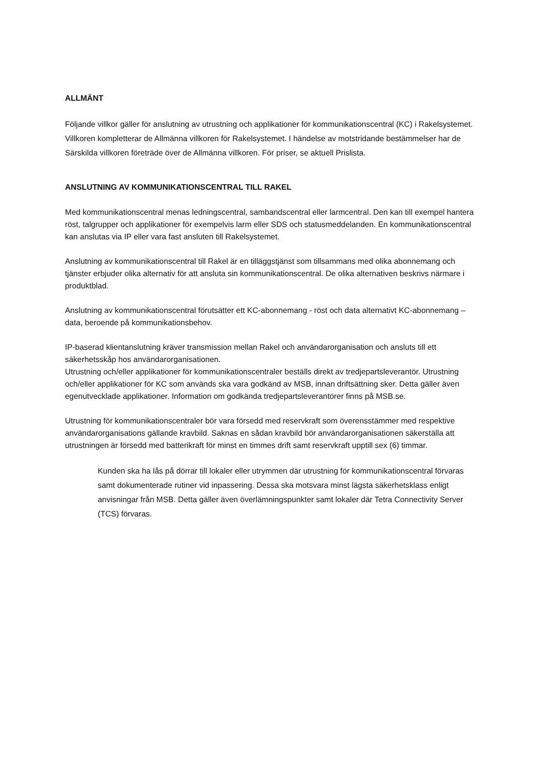ALLMÄNT
Följande villkor gäller för anslutning av utrustning och applikationer för kommunikationscentral (KC) i Rakelsystemet. Villkoren kompletterar de Allmänna villkoren för Rakelsystemet. I händelse av motstridande bestämmelser har de Särskilda villkoren företräde över de Allmänna villkoren. För priser, se aktuell Prislista.
ANSLUTNING AV KOMMUNIKATIONSCENTRAL TILL RAKEL
Med kommunikationscentral menas ledningscentral, sambandscentral eller larmcentral. Den kan till exempel hantera röst, talgrupper och applikationer för exempelvis larm eller SDS och statusmeddelanden. En kommunikationscentral kan anslutas via IP eller vara fast ansluten till Rakelsystemet.
Anslutning av kommunikationscentral till Rakel är en tilläggstjänst som tillsammans med olika abonnemang och tjänster erbjuder olika alternativ för att ansluta sin kommunikationscentral. De olika alternativen beskrivs närmare i produktblad.
Anslutning av kommunikationscentral förutsätter ett KC-abonnemang - röst och data alternativt KC-abonnemang – data, beroende på kommunikationsbehov.
IP-baserad klientanslutning kräver transmission mellan Rakel och användarorganisation och ansluts till ett säkerhetsskåp hos användarorganisationen.
Utrustning och/eller applikationer för kommunikationscentraler beställs direkt av tredjepartsleverantör. Utrustning och/eller applikationer för KC som används ska vara godkänd av MSB, innan driftsättning sker. Detta gäller även egenutvecklade applikationer. Information om godkända tredjepartsleverantörer finns på MSB.se.
Utrustning för kommunikationscentraler bör vara försedd med reservkraft som överensstämmer med respektive användarorganisations gällande kravbild. Saknas en sådan kravbild bör användarorganisationen säkerställa att utrustningen är försedd med batterikraft för minst en timmes drift samt reservkraft upptill sex (6) timmar.
Kunden ska ha lås på dörrar till lokaler eller utrymmen där utrustning för kommunikationscentral förvaras samt dokumenterade rutiner vid inpassering. Dessa ska motsvara minst lägsta säkerhetsklass enligt anvisningar från MSB. Detta gäller även överlämningspunkter samt lokaler där Tetra Connectivity Server (TCS) förvaras.